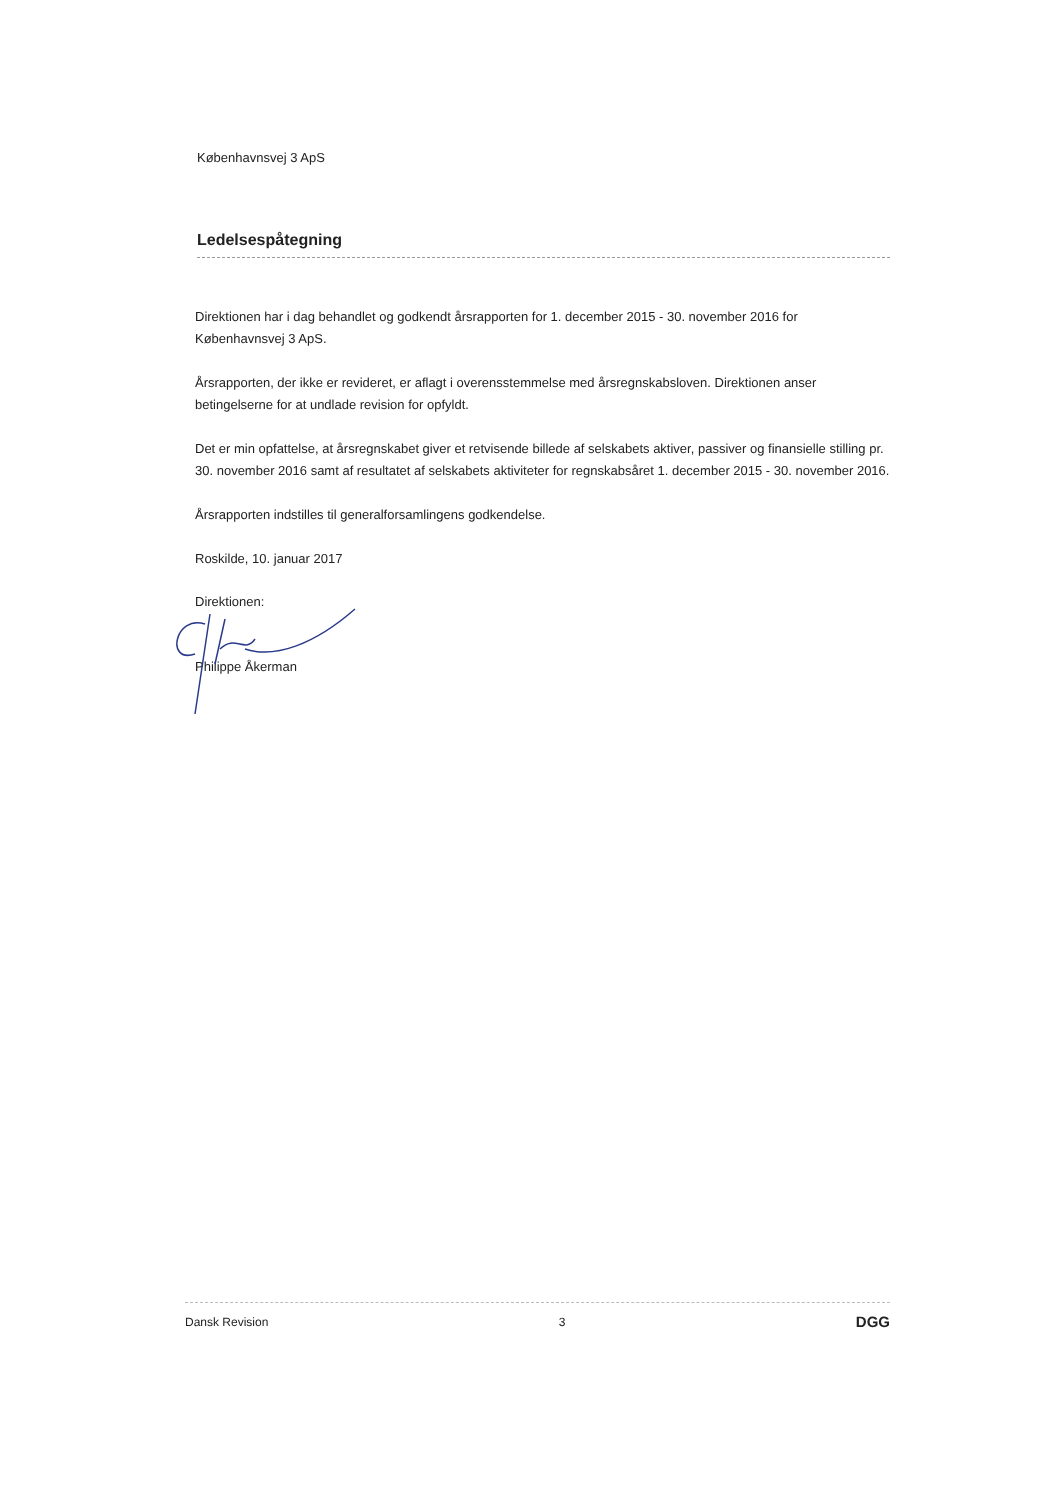Københavnsvej 3 ApS
Ledelsespåtegning
Direktionen har i dag behandlet og godkendt årsrapporten for 1. december 2015 - 30. november 2016 for Københavnsvej 3 ApS.
Årsrapporten, der ikke er revideret, er aflagt i overensstemmelse med årsregnskabsloven. Direktionen anser betingelserne for at undlade revision for opfyldt.
Det er min opfattelse, at årsregnskabet giver et retvisende billede af selskabets aktiver, passiver og finansielle stilling pr. 30. november 2016 samt af resultatet af selskabets aktiviteter for regnskabsåret 1. december 2015 - 30. november 2016.
Årsrapporten indstilles til generalforsamlingens godkendelse.
Roskilde, 10. januar 2017
Direktionen:
Philippe Åkerman
Dansk Revision 3 DGG